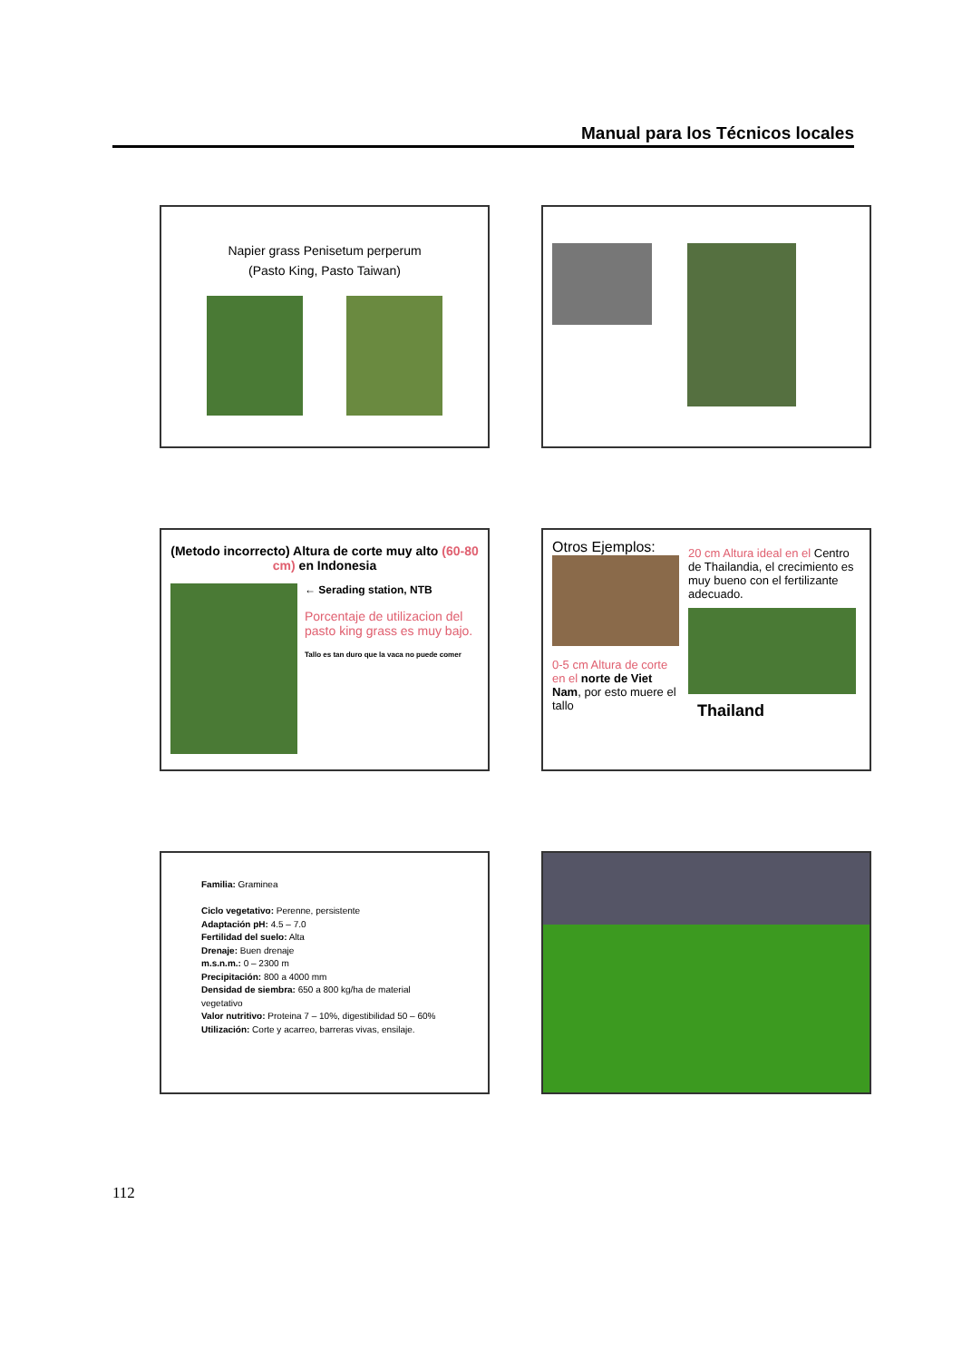Manual para los Técnicos locales
Napier grass Penisetum perperum
(Pasto King, Pasto Taiwan)
(Metodo incorrecto) Altura de corte muy alto (60-80 cm) en Indonesia
← Serading station, NTB
Porcentaje de utilizacion del pasto king grass es muy bajo.
Tallo es tan duro que la vaca no puede comer
Otros Ejemplos:
0-5 cm Altura de corte en el norte de Viet Nam, por esto muere el tallo
20 cm Altura ideal en el Centro de Thailandia, el crecimiento es muy bueno con el fertilizante adecuado.
Thailand
Familia: Graminea
Ciclo vegetativo: Perenne, persistente
Adaptación pH: 4.5 – 7.0
Fertilidad del suelo: Alta
Drenaje: Buen drenaje
m.s.n.m.: 0 – 2300 m
Precipitación: 800 a 4000 mm
Densidad de siembra: 650 a 800 kg/ha de material vegetativo
Valor nutritivo: Proteina 7 – 10%, digestibilidad 50 – 60%
Utilización: Corte y acarreo, barreras vivas, ensilaje.
112